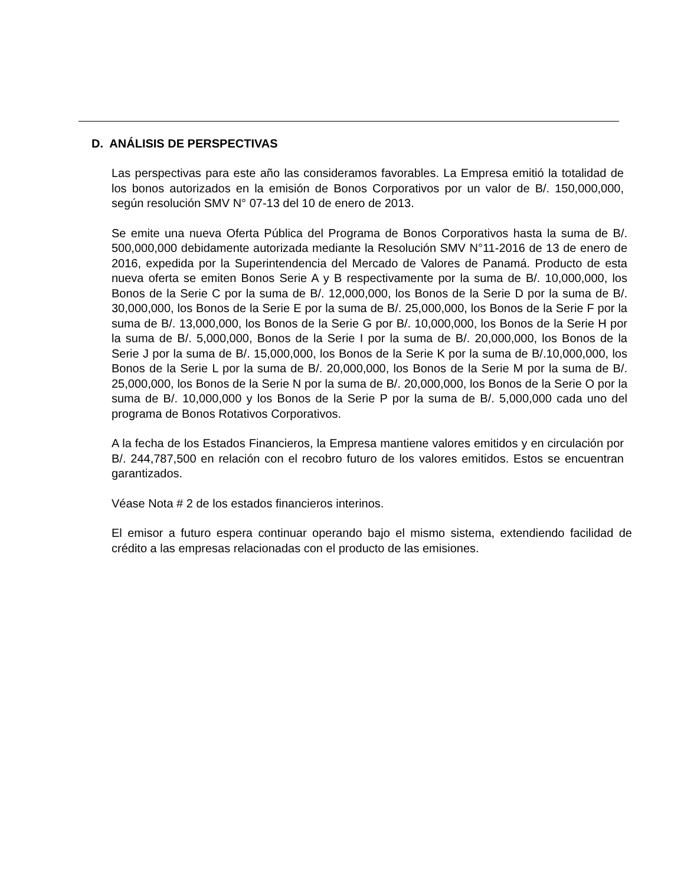D. ANÁLISIS DE PERSPECTIVAS
Las perspectivas para este año las consideramos favorables. La Empresa emitió la totalidad de los bonos autorizados en la emisión de Bonos Corporativos por un valor de B/. 150,000,000, según resolución SMV N° 07-13 del 10 de enero de 2013.
Se emite una nueva Oferta Pública del Programa de Bonos Corporativos hasta la suma de B/. 500,000,000 debidamente autorizada mediante la Resolución SMV N°11-2016 de 13 de enero de 2016, expedida por la Superintendencia del Mercado de Valores de Panamá. Producto de esta nueva oferta se emiten Bonos Serie A y B respectivamente por la suma de B/. 10,000,000, los Bonos de la Serie C por la suma de B/. 12,000,000, los Bonos de la Serie D por la suma de B/. 30,000,000, los Bonos de la Serie E por la suma de B/. 25,000,000, los Bonos de la Serie F por la suma de B/. 13,000,000, los Bonos de la Serie G por B/. 10,000,000, los Bonos de la Serie H por la suma de B/. 5,000,000, Bonos de la Serie I por la suma de B/. 20,000,000, los Bonos de la Serie J por la suma de B/. 15,000,000, los Bonos de la Serie K por la suma de B/.10,000,000, los Bonos de la Serie L por la suma de B/. 20,000,000, los Bonos de la Serie M por la suma de B/. 25,000,000, los Bonos de la Serie N por la suma de B/. 20,000,000, los Bonos de la Serie O por la suma de B/. 10,000,000 y los Bonos de la Serie P por la suma de B/. 5,000,000 cada uno del programa de Bonos Rotativos Corporativos.
A la fecha de los Estados Financieros, la Empresa mantiene valores emitidos y en circulación por B/. 244,787,500 en relación con el recobro futuro de los valores emitidos. Estos se encuentran garantizados.
Véase Nota # 2 de los estados financieros interinos.
El emisor a futuro espera continuar operando bajo el mismo sistema, extendiendo facilidad de crédito a las empresas relacionadas con el producto de las emisiones.